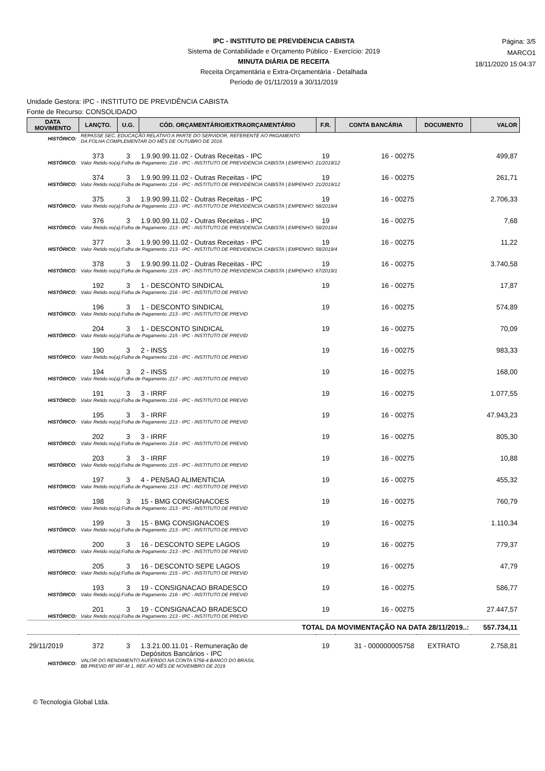IPC - INSTITUTO DE PREVIDENCIA CABISTA
Sistema de Contabilidade e Orçamento Público - Exercício: 2019
MINUTA DIÁRIA DE RECEITA
Receita Orçamentária e Extra-Orçamentária - Detalhada
Período de 01/11/2019 a 30/11/2019
Página: 3/5
MARCO1
18/11/2020 15:04:37
Unidade Gestora: IPC - INSTITUTO DE PREVIDÊNCIA CABISTA
Fonte de Recurso: CONSOLIDADO
| DATA MOVIMENTO | LANÇTO. | U.G. | CÓD. ORÇAMENTÁRIO/EXTRAORÇAMENTÁRIO | F.R. | CONTA BANCÁRIA | DOCUMENTO | VALOR |
| --- | --- | --- | --- | --- | --- | --- | --- |
| HISTÓRICO: | REPASSE SEC. EDUCAÇÃO RELATIVO A PARTE DO SERVIDOR, REFERENTE AO PAGAMENTO DA FOLHA COMPLEMENTAR DO MÊS DE OUTUBRO DE 2019. | | | | | | |
| | 373 | 3 | 1.9.90.99.11.02 - Outras Receitas - IPC | 19 | 16 - 00275 | | 499,87 |
| HISTÓRICO: | Valor Retido no(a):Folha de Pagamento :216 - IPC - INSTITUTO DE PREVIDENCIA CABISTA / EMPENHO: 21/2019/12 | | | | | | |
| | 374 | 3 | 1.9.90.99.11.02 - Outras Receitas - IPC | 19 | 16 - 00275 | | 261,71 |
| HISTÓRICO: | Valor Retido no(a):Folha de Pagamento :216 - IPC - INSTITUTO DE PREVIDENCIA CABISTA / EMPENHO: 21/2019/12 | | | | | | |
| | 375 | 3 | 1.9.90.99.11.02 - Outras Receitas - IPC | 19 | 16 - 00275 | | 2.706,33 |
| HISTÓRICO: | Valor Retido no(a):Folha de Pagamento :213 - IPC - INSTITUTO DE PREVIDENCIA CABISTA / EMPENHO: 58/2019/4 | | | | | | |
| | 376 | 3 | 1.9.90.99.11.02 - Outras Receitas - IPC | 19 | 16 - 00275 | | 7,68 |
| HISTÓRICO: | Valor Retido no(a):Folha de Pagamento :213 - IPC - INSTITUTO DE PREVIDENCIA CABISTA / EMPENHO: 58/2019/4 | | | | | | |
| | 377 | 3 | 1.9.90.99.11.02 - Outras Receitas - IPC | 19 | 16 - 00275 | | 11,22 |
| HISTÓRICO: | Valor Retido no(a):Folha de Pagamento :213 - IPC - INSTITUTO DE PREVIDENCIA CABISTA / EMPENHO: 58/2019/4 | | | | | | |
| | 378 | 3 | 1.9.90.99.11.02 - Outras Receitas - IPC | 19 | 16 - 00275 | | 3.740,58 |
| HISTÓRICO: | Valor Retido no(a):Folha de Pagamento :215 - IPC - INSTITUTO DE PREVIDENCIA CABISTA / EMPENHO: 67/2019/1 | | | | | | |
| | 192 | 3 | 1 - DESCONTO SINDICAL | 19 | 16 - 00275 | | 17,87 |
| HISTÓRICO: | Valor Retido no(a):Folha de Pagamento :216 - IPC - INSTITUTO DE PREVID | | | | | | |
| | 196 | 3 | 1 - DESCONTO SINDICAL | 19 | 16 - 00275 | | 574,89 |
| HISTÓRICO: | Valor Retido no(a):Folha de Pagamento :213 - IPC - INSTITUTO DE PREVID | | | | | | |
| | 204 | 3 | 1 - DESCONTO SINDICAL | 19 | 16 - 00275 | | 70,09 |
| HISTÓRICO: | Valor Retido no(a):Folha de Pagamento :215 - IPC - INSTITUTO DE PREVID | | | | | | |
| | 190 | 3 | 2 - INSS | 19 | 16 - 00275 | | 983,33 |
| HISTÓRICO: | Valor Retido no(a):Folha de Pagamento :216 - IPC - INSTITUTO DE PREVID | | | | | | |
| | 194 | 3 | 2 - INSS | 19 | 16 - 00275 | | 168,00 |
| HISTÓRICO: | Valor Retido no(a):Folha de Pagamento :217 - IPC - INSTITUTO DE PREVID | | | | | | |
| | 191 | 3 | 3 - IRRF | 19 | 16 - 00275 | | 1.077,55 |
| HISTÓRICO: | Valor Retido no(a):Folha de Pagamento :216 - IPC - INSTITUTO DE PREVID | | | | | | |
| | 195 | 3 | 3 - IRRF | 19 | 16 - 00275 | | 47.943,23 |
| HISTÓRICO: | Valor Retido no(a):Folha de Pagamento :213 - IPC - INSTITUTO DE PREVID | | | | | | |
| | 202 | 3 | 3 - IRRF | 19 | 16 - 00275 | | 805,30 |
| HISTÓRICO: | Valor Retido no(a):Folha de Pagamento :214 - IPC - INSTITUTO DE PREVID | | | | | | |
| | 203 | 3 | 3 - IRRF | 19 | 16 - 00275 | | 10,88 |
| HISTÓRICO: | Valor Retido no(a):Folha de Pagamento :215 - IPC - INSTITUTO DE PREVID | | | | | | |
| | 197 | 3 | 4 - PENSAO ALIMENTICIA | 19 | 16 - 00275 | | 455,32 |
| HISTÓRICO: | Valor Retido no(a):Folha de Pagamento :213 - IPC - INSTITUTO DE PREVID | | | | | | |
| | 198 | 3 | 15 - BMG CONSIGNACOES | 19 | 16 - 00275 | | 760,79 |
| HISTÓRICO: | Valor Retido no(a):Folha de Pagamento :213 - IPC - INSTITUTO DE PREVID | | | | | | |
| | 199 | 3 | 15 - BMG CONSIGNACOES | 19 | 16 - 00275 | | 1.110,34 |
| HISTÓRICO: | Valor Retido no(a):Folha de Pagamento :213 - IPC - INSTITUTO DE PREVID | | | | | | |
| | 200 | 3 | 16 - DESCONTO SEPE LAGOS | 19 | 16 - 00275 | | 779,37 |
| HISTÓRICO: | Valor Retido no(a):Folha de Pagamento :213 - IPC - INSTITUTO DE PREVID | | | | | | |
| | 205 | 3 | 16 - DESCONTO SEPE LAGOS | 19 | 16 - 00275 | | 47,79 |
| HISTÓRICO: | Valor Retido no(a):Folha de Pagamento :215 - IPC - INSTITUTO DE PREVID | | | | | | |
| | 193 | 3 | 19 - CONSIGNACAO BRADESCO | 19 | 16 - 00275 | | 586,77 |
| HISTÓRICO: | Valor Retido no(a):Folha de Pagamento :216 - IPC - INSTITUTO DE PREVID | | | | | | |
| | 201 | 3 | 19 - CONSIGNACAO BRADESCO | 19 | 16 - 00275 | | 27.447,57 |
| HISTÓRICO: | Valor Retido no(a):Folha de Pagamento :213 - IPC - INSTITUTO DE PREVID | | | | | | |
| TOTAL DA MOVIMENTAÇÃO NA DATA 28/11/2019..: | | | | | | | 557.734,11 |
| 29/11/2019 | 372 | 3 | 1.3.21.00.11.01 - Remuneração de Depósitos Bancários - IPC | 19 | 31 - 000000005758 | EXTRATO | 2.758,81 |
| HISTÓRICO: | VALOR DO RENDIMENTO AUFERIDO NA CONTA 5758-4 BANCO DO BRASIL BB PREVID RF IRF-M 1, REF. AO MÊS DE NOVEMBRO DE 2019. | | | | | | |
© Tecnologia Global Ltda.